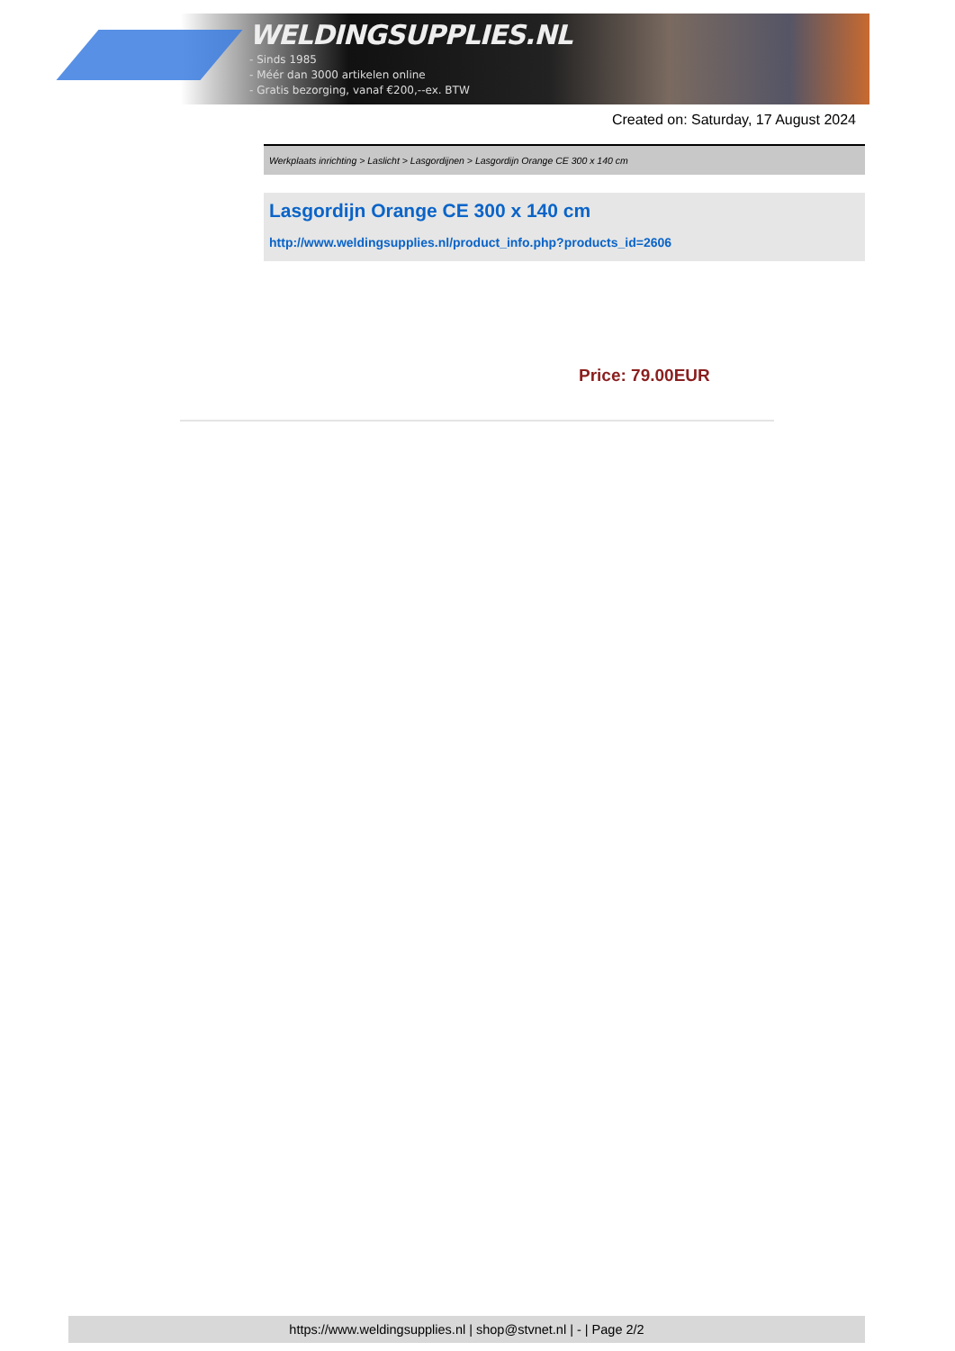WELDINGSUPPLIES.NL
- Sinds 1985
- Méér dan 3000 artikelen online
- Gratis bezorging, vanaf €200,--ex. BTW
Created on: Saturday, 17 August 2024
Werkplaats inrichting > Laslicht > Lasgordijnen > Lasgordijn Orange CE 300 x 140 cm
Lasgordijn Orange CE 300 x 140 cm
http://www.weldingsupplies.nl/product_info.php?products_id=2606
Price: 79.00EUR
https://www.weldingsupplies.nl | shop@stvnet.nl | - | Page 2/2